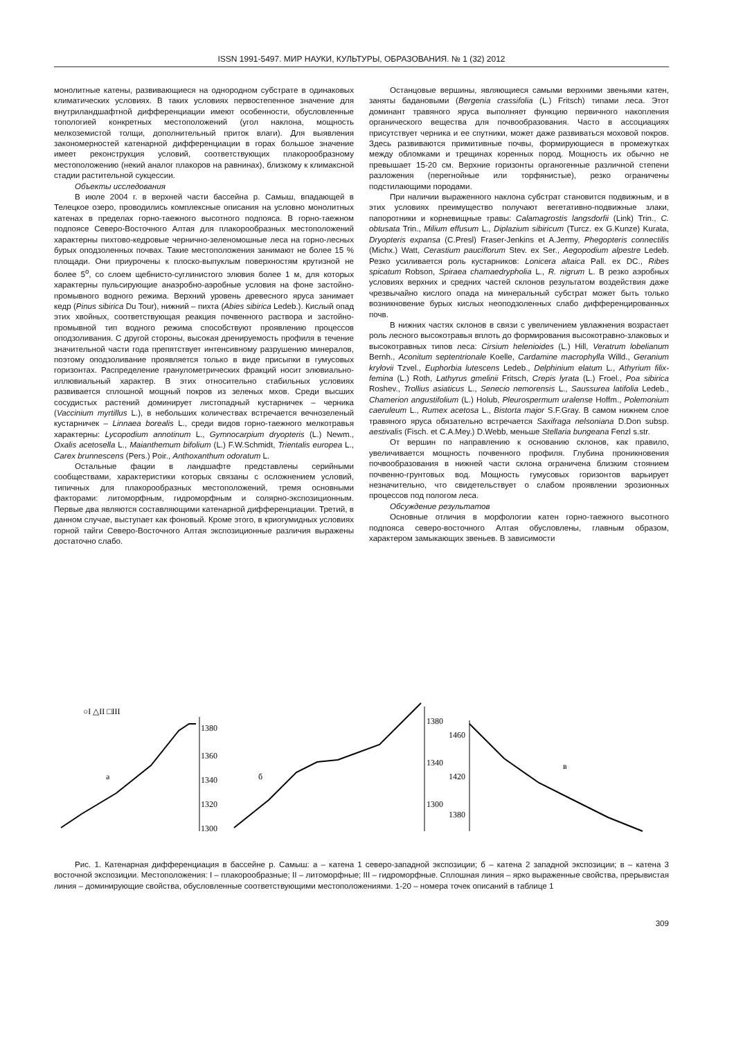ISSN 1991-5497. МИР НАУКИ, КУЛЬТУРЫ, ОБРАЗОВАНИЯ. № 1 (32) 2012
монолитные катены, развивающиеся на однородном субстрате в одинаковых климатических условиях. В таких условиях первостепенное значение для внутриландшафтной дифференциации имеют особенности, обусловленные топологией конкретных местоположений (угол наклона, мощность мелкоземистой толщи, дополнительный приток влаги). Для выявления закономерностей катенарной дифференциации в горах большое значение имеет реконструкция условий, соответствующих плакорообразному местоположению (некий аналог плакоров на равнинах), близкому к климаксной стадии растительной сукцессии.
Объекты исследования
В июле 2004 г. в верхней части бассейна р. Самыш, впадающей в Телецкое озеро, проводились комплексные описания на условно монолитных катенах в пределах горно-таежного высотного подпояса. В горно-таежном подпоясе Северо-Восточного Алтая для плакорообразных местоположений характерны пихтово-кедровые чернично-зеленомошные леса на горно-лесных бурых оподзоленных почвах. Такие местоположения занимают не более 15 % площади. Они приурочены к плоско-выпуклым поверхностям крутизной не более 5<sup>o</sup>, со слоем щебнисто-суглинистого элювия более 1 м, для которых характерны пульсирующие анаэробно-аэробные условия на фоне застойно-промывного водного режима. Верхний уровень древесного яруса занимает кедр (Pinus sibirica Du Tour), нижний – пихта (Abies sibirica Ledeb.). Кислый опад этих хвойных, соответствующая реакция почвенного раствора и застойно-промывной тип водного режима способствуют проявлению процессов оподзоливания. С другой стороны, высокая дренируемость профиля в течение значительной части года препятствует интенсивному разрушению минералов, поэтому оподзоливание проявляется только в виде присыпки в гумусовых горизонтах. Распределение гранулометрических фракций носит элювиально-иллювиальный характер. В этих относительно стабильных условиях развивается сплошной мощный покров из зеленых мхов. Среди высших сосудистых растений доминирует листопадный кустарничек – черника (Vaccinium myrtillus L.), в небольших количествах встречается вечнозеленый кустарничек – Linnaea borealis L., среди видов горно-таежного мелкотравья характерны: Lycopodium annotinum L., Gymnocarpium dryopteris (L.) Newm., Oxalis acetosella L., Maianthemum bifolium (L.) F.W.Schmidt, Trientalis europea L., Carex brunnescens (Pers.) Poir., Anthoxanthum odoratum L.
Остальные фации в ландшафте представлены серийными сообществами, характеристики которых связаны с осложнением условий, типичных для плакорообразных местоположений, тремя основными факторами: литоморфным, гидроморфным и солярно-экспозиционным. Первые два являются составляющими катенарной дифференциации. Третий, в данном случае, выступает как фоновый. Кроме этого, в криогумидных условиях горной тайги Северо-Восточного Алтая экспозиционные различия выражены достаточно слабо.
Останцовые вершины, являющиеся самыми верхними звеньями катен, заняты бадановыми (Bergenia crassifolia (L.) Fritsch) типами леса. Этот доминант травяного яруса выполняет функцию первичного накопления органического вещества для почвообразования. Часто в ассоциациях присутствует черника и ее спутники, может даже развиваться моховой покров. Здесь развиваются примитивные почвы, формирующиеся в промежутках между обломками и трещинах коренных пород. Мощность их обычно не превышает 15-20 см. Верхние горизонты органогенные различной степени разложения (перегнойные или торфянистые), резко ограничены подстилающими породами.
При наличии выраженного наклона субстрат становится подвижным, и в этих условиях преимущество получают вегетативно-подвижные злаки, папоротники и корневищные травы: Calamagrostis langsdorfii (Link) Trin., C. obtusata Trin., Milium effusum L., Diplazium sibiricum (Turcz. ex G.Kunze) Kurata, Dryopteris expansa (C.Presl) Fraser-Jenkins et A.Jermy, Phegopteris connectilis (Michx.) Watt, Cerastium pauciflorum Stev. ex Ser., Aegopodium alpestre Ledeb. Резко усиливается роль кустарников: Lonicera altaica Pall. ex DC., Ribes spicatum Robson, Spiraea chamaedrypholia L., R. nigrum L. В резко аэробных условиях верхних и средних частей склонов результатом воздействия даже чрезвычайно кислого опада на минеральный субстрат может быть только возникновение бурых кислых неоподзоленных слабо дифференцированных почв.
В нижних частях склонов в связи с увеличением увлажнения возрастает роль лесного высокотравья вплоть до формирования высокотравно-злаковых и высокотравных типов леса: Cirsium helenioides (L.) Hill, Veratrum lobelianum Bernh., Aconitum septentrionale Koelle, Cardamine macrophylla Willd., Geranium krylovii Tzvel., Euphorbia lutescens Ledeb., Delphinium elatum L., Athyrium filix-femina (L.) Roth, Lathyrus gmelinii Fritsch, Crepis lyrata (L.) Froel., Poa sibirica Roshev., Trollius asiaticus L., Senecio nemorensis L., Saussurea latifolia Ledeb., Chamerion angustifolium (L.) Holub, Pleurospermum uralense Hoffm., Polemonium caeruleum L., Rumex acetosa L., Bistorta major S.F.Gray. В самом нижнем слое травяного яруса обязательно встречается Saxifraga nelsoniana D.Don subsp. aestivalis (Fisch. et C.A.Mey.) D.Webb, меньше Stellaria bungeana Fenzl s.str.
От вершин по направлению к основанию склонов, как правило, увеличивается мощность почвенного профиля. Глубина проникновения почвообразования в нижней части склона ограничена близким стоянием почвенно-грунтовых вод. Мощность гумусовых горизонтов варьирует незначительно, что свидетельствует о слабом проявлении эрозионных процессов под пологом леса.
Обсуждение результатов
Основные отличия в морфологии катен горно-таежного высотного подпояса северо-восточного Алтая обусловлены, главным образом, характером замыкающих звеньев. В зависимости
○I △II □III
а
1380
1360
1340
1320
1300
б
1380
1340
1300
в
1460
1420
1380
Рис. 1. Катенарная дифференциация в бассейне р. Самыш: а – катена 1 северо-западной экспозиции; б – катена 2 западной экспозиции; в – катена 3 восточной экспозиции. Местоположения: I – плакорообразные; II – литоморфные; III – гидроморфные. Сплошная линия – ярко выраженные свойства, прерывистая линия – доминирующие свойства, обусловленные соответствующими местоположениями. 1-20 – номера точек описаний в таблице 1
309